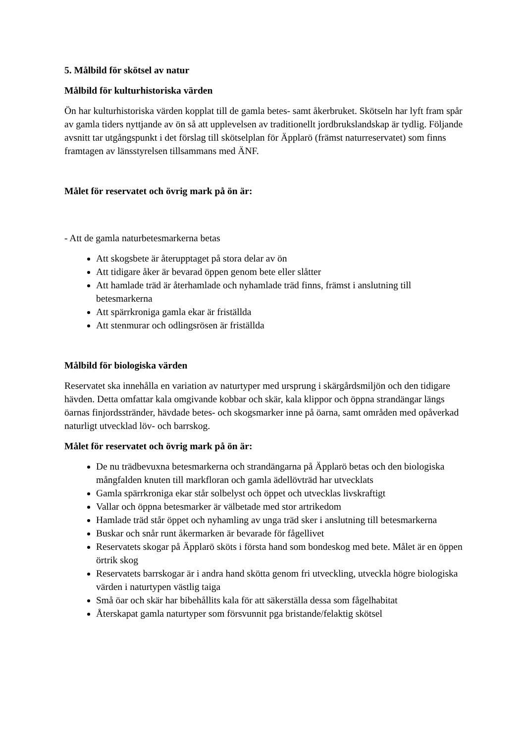5. Målbild för skötsel av natur
Målbild för kulturhistoriska värden
Ön har kulturhistoriska värden kopplat till de gamla betes- samt åkerbruket. Skötseln har lyft fram spår av gamla tiders nyttjande av ön så att upplevelsen av traditionellt jordbrukslandskap är tydlig. Följande avsnitt tar utgångspunkt i det förslag till skötselplan för Äpplarö (främst naturreservatet) som finns framtagen av länsstyrelsen tillsammans med ÄNF.
Målet för reservatet och övrig mark på ön är:
- Att de gamla naturbetesmarkerna betas
Att skogsbete är återupptaget på stora delar av ön
Att tidigare åker är bevarad öppen genom bete eller slåtter
Att hamlade träd är återhamlade och nyhamlade träd finns, främst i anslutning till betesmarkerna
Att spärrkroniga gamla ekar är friställda
Att stenmurar och odlingsrösen är friställda
Målbild för biologiska värden
Reservatet ska innehålla en variation av naturtyper med ursprung i skärgårdsmiljön och den tidigare hävden. Detta omfattar kala omgivande kobbar och skär, kala klippor och öppna strandängar längs öarnas finjordsstränder, hävdade betes- och skogsmarker inne på öarna, samt områden med opåverkad naturligt utvecklad löv- och barrskog.
Målet för reservatet och övrig mark på ön är:
De nu trädbevuxna betesmarkerna och strandängarna på Äpplarö betas och den biologiska mångfalden knuten till markfloran och gamla ädellövträd har utvecklats
Gamla spärrkroniga ekar står solbelyst och öppet och utvecklas livskraftigt
Vallar och öppna betesmarker är välbetade med stor artrikedom
Hamlade träd står öppet och nyhamling av unga träd sker i anslutning till betesmarkerna
Buskar och snår runt åkermarken är bevarade för fågellivet
Reservatets skogar på Äpplarö sköts i första hand som bondeskog med bete. Målet är en öppen örtrik skog
Reservatets barrskogar är i andra hand skötta genom fri utveckling, utveckla högre biologiska värden i naturtypen västlig taiga
Små öar och skär har bibehållits kala för att säkerställa dessa som fågelhabitat
Återskapat gamla naturtyper som försvunnit pga bristande/felaktig skötsel